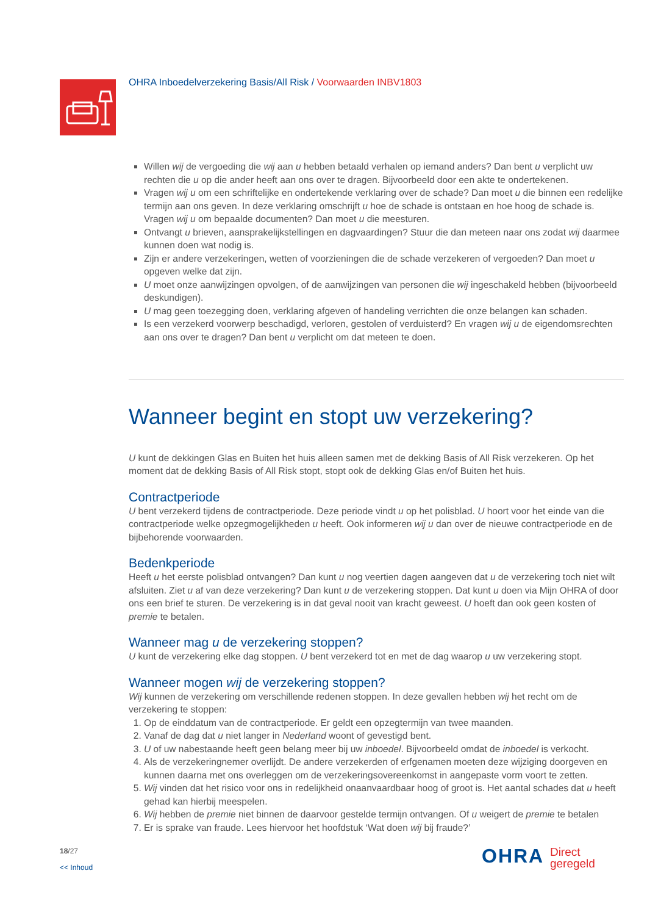OHRA Inboedelverzekering Basis/All Risk / Voorwaarden INBV1803
Willen wij de vergoeding die wij aan u hebben betaald verhalen op iemand anders? Dan bent u verplicht uw rechten die u op die ander heeft aan ons over te dragen. Bijvoorbeeld door een akte te ondertekenen.
Vragen wij u om een schriftelijke en ondertekende verklaring over de schade? Dan moet u die binnen een redelijke termijn aan ons geven. In deze verklaring omschrijft u hoe de schade is ontstaan en hoe hoog de schade is. Vragen wij u om bepaalde documenten? Dan moet u die meesturen.
Ontvangt u brieven, aansprakelijkstellingen en dagvaardingen? Stuur die dan meteen naar ons zodat wij daarmee kunnen doen wat nodig is.
Zijn er andere verzekeringen, wetten of voorzieningen die de schade verzekeren of vergoeden? Dan moet u opgeven welke dat zijn.
U moet onze aanwijzingen opvolgen, of de aanwijzingen van personen die wij ingeschakeld hebben (bijvoorbeeld deskundigen).
U mag geen toezegging doen, verklaring afgeven of handeling verrichten die onze belangen kan schaden.
Is een verzekerd voorwerp beschadigd, verloren, gestolen of verduisterd? En vragen wij u de eigendomsrechten aan ons over te dragen? Dan bent u verplicht om dat meteen te doen.
Wanneer begint en stopt uw verzekering?
U kunt de dekkingen Glas en Buiten het huis alleen samen met de dekking Basis of All Risk verzekeren. Op het moment dat de dekking Basis of All Risk stopt, stopt ook de dekking Glas en/of Buiten het huis.
Contractperiode
U bent verzekerd tijdens de contractperiode. Deze periode vindt u op het polisblad. U hoort voor het einde van die contractperiode welke opzegmogelijkheden u heeft. Ook informeren wij u dan over de nieuwe contractperiode en de bijbehorende voorwaarden.
Bedenkperiode
Heeft u het eerste polisblad ontvangen? Dan kunt u nog veertien dagen aangeven dat u de verzekering toch niet wilt afsluiten. Ziet u af van deze verzekering? Dan kunt u de verzekering stoppen. Dat kunt u doen via Mijn OHRA of door ons een brief te sturen. De verzekering is in dat geval nooit van kracht geweest. U hoeft dan ook geen kosten of premie te betalen.
Wanneer mag u de verzekering stoppen?
U kunt de verzekering elke dag stoppen. U bent verzekerd tot en met de dag waarop u uw verzekering stopt.
Wanneer mogen wij de verzekering stoppen?
Wij kunnen de verzekering om verschillende redenen stoppen. In deze gevallen hebben wij het recht om de verzekering te stoppen:
1. Op de einddatum van de contractperiode. Er geldt een opzegtermijn van twee maanden.
2. Vanaf de dag dat u niet langer in Nederland woont of gevestigd bent.
3. U of uw nabestaande heeft geen belang meer bij uw inboedel. Bijvoorbeeld omdat de inboedel is verkocht.
4. Als de verzekeringnemer overlijdt. De andere verzekerden of erfgenamen moeten deze wijziging doorgeven en kunnen daarna met ons overleggen om de verzekeringsovereenkomst in aangepaste vorm voort te zetten.
5. Wij vinden dat het risico voor ons in redelijkheid onaanvaardbaar hoog of groot is. Het aantal schades dat u heeft gehad kan hierbij meespelen.
6. Wij hebben de premie niet binnen de daarvoor gestelde termijn ontvangen. Of u weigert de premie te betalen
7. Er is sprake van fraude. Lees hiervoor het hoofdstuk ‘Wat doen wij bij fraude?’
18/27
<< Inhoud
OHRA Direct
geregeld